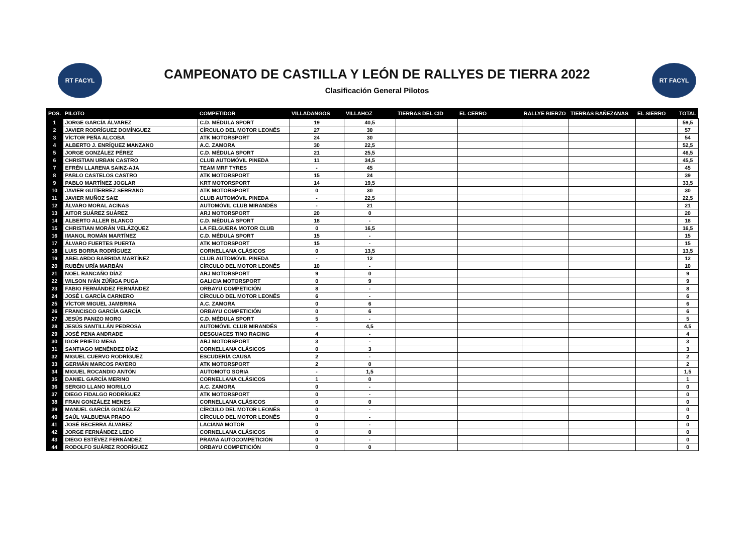RT FACYL
CAMPEONATO DE CASTILLA Y LEÓN DE RALLYES DE TIERRA 2022
Clasificación General Pilotos
RT FACYL
| POS. | PILOTO | COMPETIDOR | VILLADANGOS | VILLAHOZ | TIERRAS DEL CID | EL CERRO | RALLYE BIERZO | TIERRAS BAÑEZANAS | EL SIERRO | TOTAL |
| --- | --- | --- | --- | --- | --- | --- | --- | --- | --- | --- |
| 1 | JORGE GARCÍA ÁLVAREZ | C.D. MÉDULA SPORT | 19 | 40,5 | | | | | | 59,5 |
| 2 | JAVIER RODRÍGUEZ DOMÍNGUEZ | CÍRCULO DEL MOTOR LEONÉS | 27 | 30 | | | | | | 57 |
| 3 | VÍCTOR PEÑA ALCOBA | ATK MOTORSPORT | 24 | 30 | | | | | | 54 |
| 4 | ALBERTO J. ENRÍQUEZ MANZANO | A.C. ZAMORA | 30 | 22,5 | | | | | | 52,5 |
| 5 | JORGE GONZÁLEZ PÉREZ | C.D. MÉDULA SPORT | 21 | 25,5 | | | | | | 46,5 |
| 6 | CHRISTIAN URBAN CASTRO | CLUB AUTOMÓVIL PINEDA | 11 | 34,5 | | | | | | 45,5 |
| 7 | EFRÉN LLARENA SAINZ-AJA | TEAM MRF TYRES | - | 45 | | | | | | 45 |
| 8 | PABLO CASTELOS CASTRO | ATK MOTORSPORT | 15 | 24 | | | | | | 39 |
| 9 | PABLO MARTÍNEZ JOGLAR | KRT MOTORSPORT | 14 | 19,5 | | | | | | 33,5 |
| 10 | JAVIER GUTÍERREZ SERRANO | ATK MOTORSPORT | 0 | 30 | | | | | | 30 |
| 11 | JAVIER MUÑOZ SAIZ | CLUB AUTOMÓVIL PINEDA | - | 22,5 | | | | | | 22,5 |
| 12 | ÁLVARO MORAL ACINAS | AUTOMÓVIL CLUB MIRANDÉS | - | 21 | | | | | | 21 |
| 13 | AITOR SUÁREZ SUÁREZ | ARJ MOTORSPORT | 20 | 0 | | | | | | 20 |
| 14 | ALBERTO ALLER BLANCO | C.D. MÉDULA SPORT | 18 | - | | | | | | 18 |
| 15 | CHRISTIAN MORÁN VELÁZQUEZ | LA FELGUERA MOTOR CLUB | 0 | 16,5 | | | | | | 16,5 |
| 16 | IMANOL ROMÁN MARTÍNEZ | C.D. MÉDULA SPORT | 15 | - | | | | | | 15 |
| 17 | ÁLVARO FUERTES PUERTA | ATK MOTORSPORT | 15 | - | | | | | | 15 |
| 18 | LUIS BORRA RODRÍGUEZ | CORNELLANA CLÁSICOS | 0 | 13,5 | | | | | | 13,5 |
| 19 | ABELARDO BARRIDA MARTÍNEZ | CLUB AUTOMÓVIL PINEDA | - | 12 | | | | | | 12 |
| 20 | RUBÉN URÍA MARBÁN | CÍRCULO DEL MOTOR LEONÉS | 10 | - | | | | | | 10 |
| 21 | NOEL RANCAÑO DÍAZ | ARJ MOTORSPORT | 9 | 0 | | | | | | 9 |
| 22 | WILSON IVÁN ZÚÑIGA PUGA | GALICIA MOTORSPORT | 0 | 9 | | | | | | 9 |
| 23 | FABIO FERNÁNDEZ FERNÁNDEZ | ORBAYU COMPETICIÓN | 8 | - | | | | | | 8 |
| 24 | JOSÉ I. GARCÍA CARNERO | CÍRCULO DEL MOTOR LEONÉS | 6 | - | | | | | | 6 |
| 25 | VÍCTOR MIGUEL JAMBRINA | A.C. ZAMORA | 0 | 6 | | | | | | 6 |
| 26 | FRANCISCO GARCÍA GARCÍA | ORBAYU COMPETICIÓN | 0 | 6 | | | | | | 6 |
| 27 | JESÚS PANIZO MORO | C.D. MÉDULA SPORT | 5 | - | | | | | | 5 |
| 28 | JESÚS SANTILLÁN PEDROSA | AUTOMÓVIL CLUB MIRANDÉS | - | 4,5 | | | | | | 4,5 |
| 29 | JOSÉ PENA ANDRADE | DESGUACES TINO RACING | 4 | - | | | | | | 4 |
| 30 | IGOR PRIETO MESA | ARJ MOTORSPORT | 3 | - | | | | | | 3 |
| 31 | SANTIAGO MENÉNDEZ DÍAZ | CORNELLANA CLÁSICOS | 0 | 3 | | | | | | 3 |
| 32 | MIGUEL CUERVO RODRÍGUEZ | ESCUDERÍA CAUSA | 2 | - | | | | | | 2 |
| 33 | GERMÁN MARCOS PAYERO | ATK MOTORSPORT | 2 | 0 | | | | | | 2 |
| 34 | MIGUEL ROCANDIO ANTÓN | AUTOMOTO SORIA | - | 1,5 | | | | | | 1,5 |
| 35 | DANIEL GARCÍA MERINO | CORNELLANA CLÁSICOS | 1 | 0 | | | | | | 1 |
| 36 | SERGIO LLANO MORILLO | A.C. ZAMORA | 0 | - | | | | | | 0 |
| 37 | DIEGO FIDALGO RODRÍGUEZ | ATK MOTORSPORT | 0 | - | | | | | | 0 |
| 38 | FRAN GONZÁLEZ MENES | CORNELLANA CLÁSICOS | 0 | 0 | | | | | | 0 |
| 39 | MANUEL GARCÍA GONZÁLEZ | CÍRCULO DEL MOTOR LEONÉS | 0 | - | | | | | | 0 |
| 40 | SAÚL VALBUENA PRADO | CÍRCULO DEL MOTOR LEONÉS | 0 | - | | | | | | 0 |
| 41 | JOSÉ BECERRA ÁLVAREZ | LACIANA MOTOR | 0 | - | | | | | | 0 |
| 42 | JORGE FERNÁNDEZ LEDO | CORNELLANA CLÁSICOS | 0 | 0 | | | | | | 0 |
| 43 | DIEGO ESTÉVEZ FERNÁNDEZ | PRAVIA AUTOCOMPETICIÓN | 0 | - | | | | | | 0 |
| 44 | RODOLFO SUÁREZ RODRÍGUEZ | ORBAYU COMPETICIÓN | 0 | 0 | | | | | | 0 |